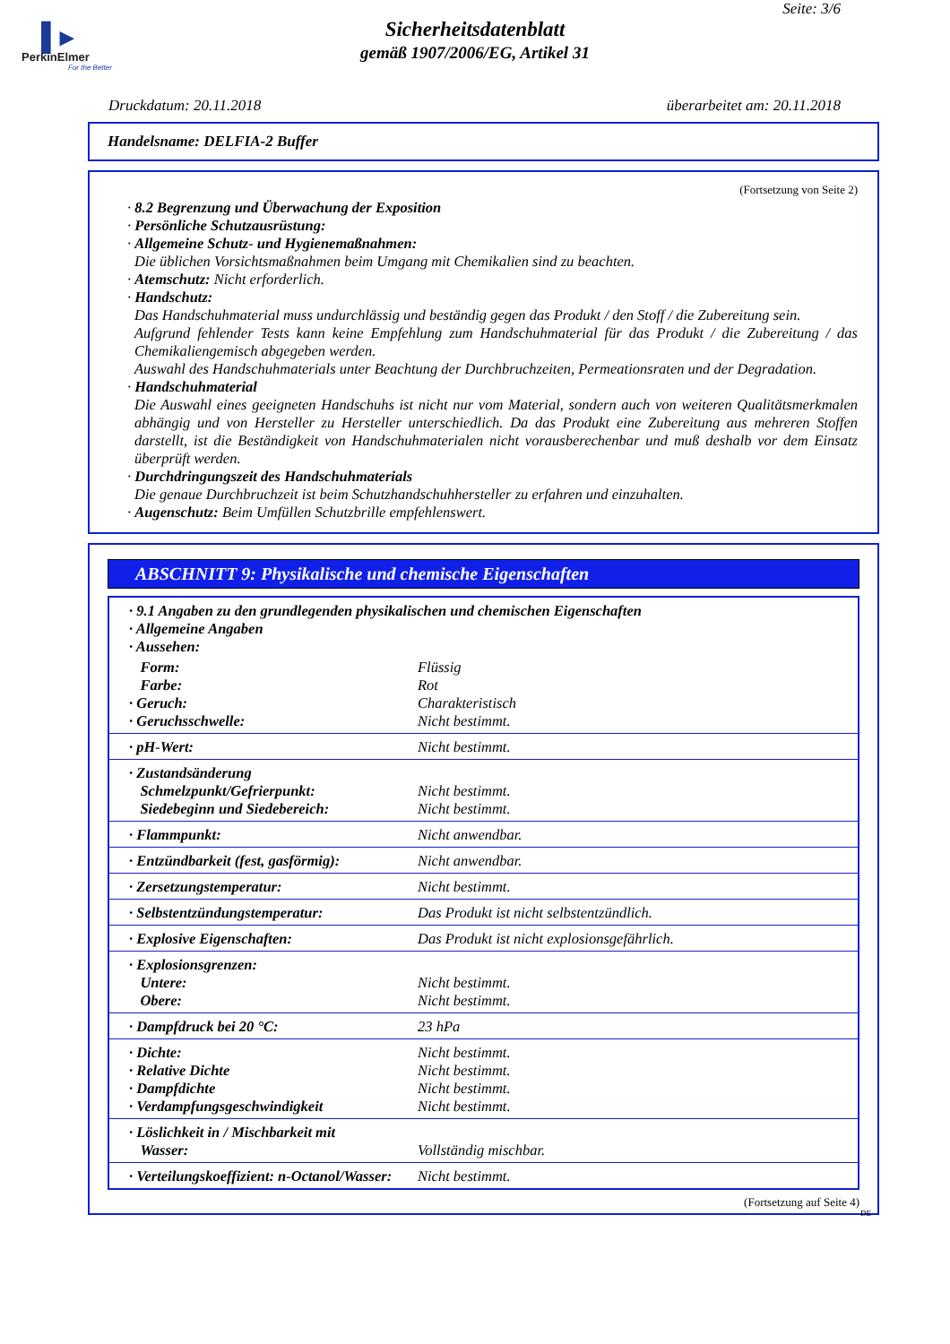▌▸
PerkinElmer
For the Better
Seite: 3/6
Sicherheitsdatenblatt
gemäß 1907/2006/EG, Artikel 31
Druckdatum: 20.11.2018 überarbeitet am: 20.11.2018
Handelsname: DELFIA-2 Buffer
(Fortsetzung von Seite 2)
· 8.2 Begrenzung und Überwachung der Exposition
· Persönliche Schutzausrüstung:
· Allgemeine Schutz- und Hygienemaßnahmen:
Die üblichen Vorsichtsmaßnahmen beim Umgang mit Chemikalien sind zu beachten.
· Atemschutz: Nicht erforderlich.
· Handschutz:
Das Handschuhmaterial muss undurchlässig und beständig gegen das Produkt / den Stoff / die Zubereitung sein.
Aufgrund fehlender Tests kann keine Empfehlung zum Handschuhmaterial für das Produkt / die Zubereitung / das Chemikaliengemisch abgegeben werden.
Auswahl des Handschuhmaterials unter Beachtung der Durchbruchzeiten, Permeationsraten und der Degradation.
· Handschuhmaterial
Die Auswahl eines geeigneten Handschuhs ist nicht nur vom Material, sondern auch von weiteren Qualitätsmerkmalen abhängig und von Hersteller zu Hersteller unterschiedlich. Da das Produkt eine Zubereitung aus mehreren Stoffen darstellt, ist die Beständigkeit von Handschuhmaterialen nicht vorausberechenbar und muß deshalb vor dem Einsatz überprüft werden.
· Durchdringungszeit des Handschuhmaterials
Die genaue Durchbruchzeit ist beim Schutzhandschuhhersteller zu erfahren und einzuhalten.
· Augenschutz: Beim Umfüllen Schutzbrille empfehlenswert.
ABSCHNITT 9: Physikalische und chemische Eigenschaften
| · 9.1 Angaben zu den grundlegenden physikalischen und chemischen Eigenschaften · Allgemeine Angaben · Aussehen: | |
| Form: Farbe: · Geruch: · Geruchsschwelle: | Flüssig Rot Charakteristisch Nicht bestimmt. |
| · pH-Wert: | Nicht bestimmt. |
| · Zustandsänderung Schmelzpunkt/Gefrierpunkt: Siedebeginn und Siedebereich: | Nicht bestimmt. Nicht bestimmt. |
| · Flammpunkt: | Nicht anwendbar. |
| · Entzündbarkeit (fest, gasförmig): | Nicht anwendbar. |
| · Zersetzungstemperatur: | Nicht bestimmt. |
| · Selbstentzündungstemperatur: | Das Produkt ist nicht selbstentzündlich. |
| · Explosive Eigenschaften: | Das Produkt ist nicht explosionsgefährlich. |
| · Explosionsgrenzen: Untere: Obere: | Nicht bestimmt. Nicht bestimmt. |
| · Dampfdruck bei 20 °C: | 23 hPa |
| · Dichte: · Relative Dichte · Dampfdichte · Verdampfungsgeschwindigkeit | Nicht bestimmt. Nicht bestimmt. Nicht bestimmt. Nicht bestimmt. |
| · Löslichkeit in / Mischbarkeit mit Wasser: | Vollständig mischbar. |
| · Verteilungskoeffizient: n-Octanol/Wasser: | Nicht bestimmt. |
(Fortsetzung auf Seite 4)
DE